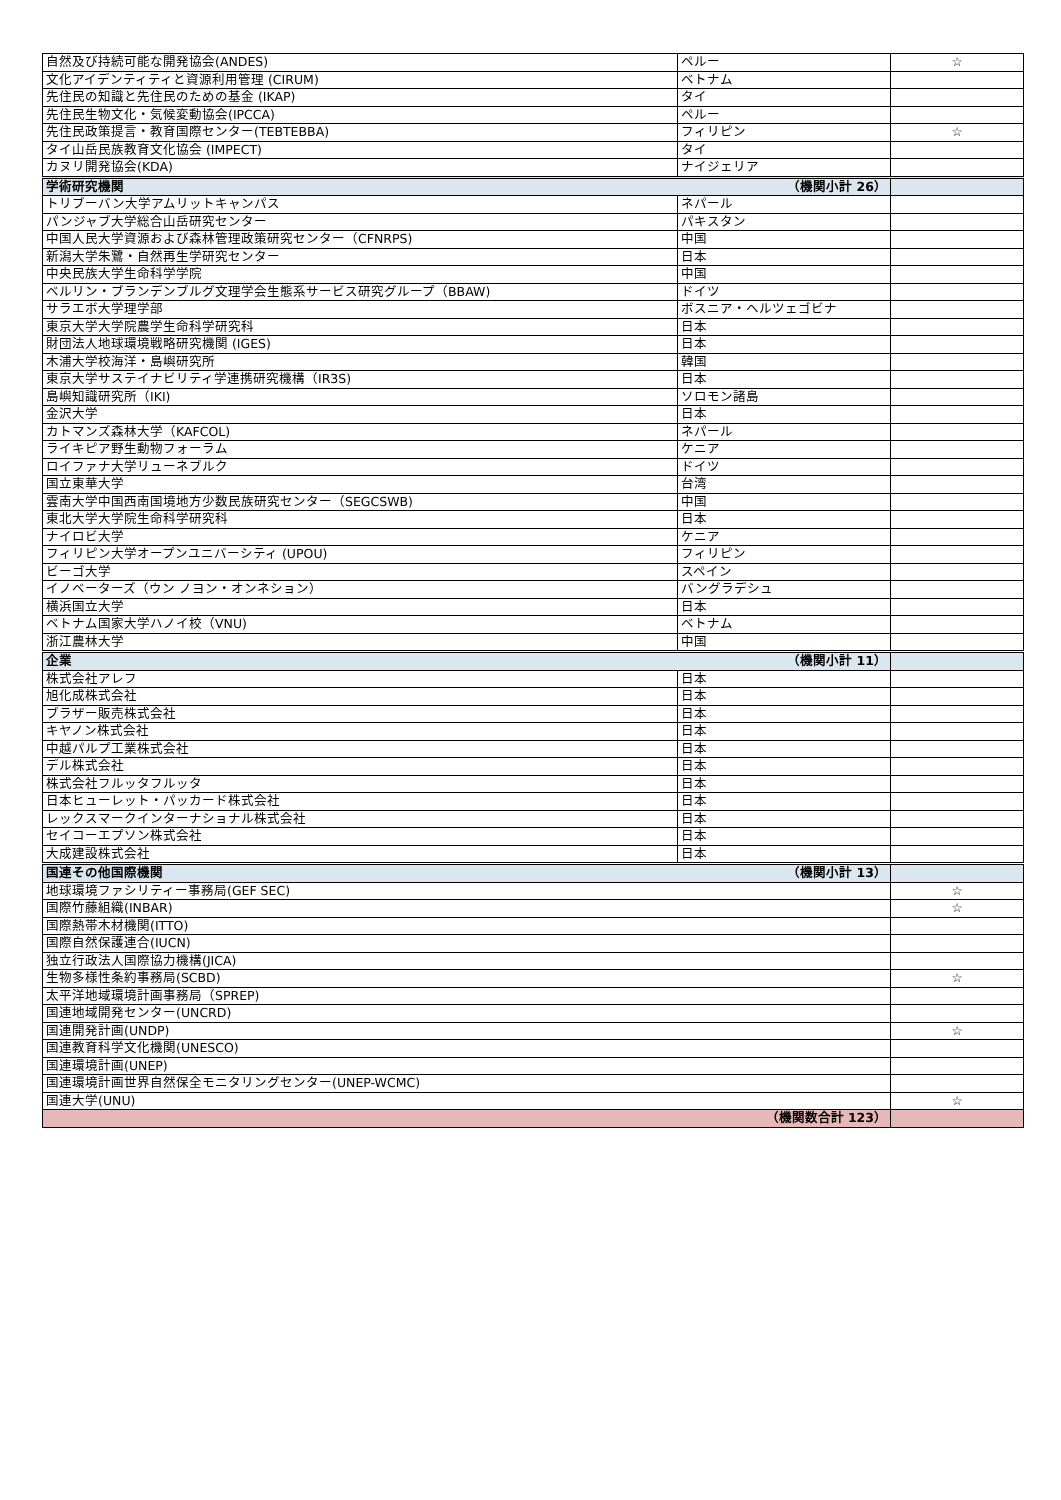| 自然及び持続可能な開発協会(ANDES) | ペルー | ☆ |
| 文化アイデンティティと資源利用管理 (CIRUM) | ベトナム | |
| 先住民の知識と先住民のための基金 (IKAP) | タイ | |
| 先住民生物文化・気候変動協会(IPCCA) | ペルー | |
| 先住民政策提言・教育国際センター(TEBTEBBA) | フィリピン | ☆ |
| タイ山岳民族教育文化協会 (IMPECT) | タイ | |
| カヌリ開発協会(KDA) | ナイジェリア | |
| 学術研究機関 （機関小計 26） | | |
| トリブーバン大学アムリットキャンパス | ネパール | |
| パンジャブ大学総合山岳研究センター | パキスタン | |
| 中国人民大学資源および森林管理政策研究センター（CFNRPS) | 中国 | |
| 新潟大学朱鷺・自然再生学研究センター | 日本 | |
| 中央民族大学生命科学学院 | 中国 | |
| ベルリン・ブランデンブルグ文理学会生態系サービス研究グループ（BBAW) | ドイツ | |
| サラエボ大学理学部 | ボスニア・ヘルツェゴビナ | |
| 東京大学大学院農学生命科学研究科 | 日本 | |
| 財団法人地球環境戦略研究機関 (IGES) | 日本 | |
| 木浦大学校海洋・島嶼研究所 | 韓国 | |
| 東京大学サステイナビリティ学連携研究機構（IR3S) | 日本 | |
| 島嶼知識研究所（IKI) | ソロモン諸島 | |
| 金沢大学 | 日本 | |
| カトマンズ森林大学（KAFCOL) | ネパール | |
| ライキピア野生動物フォーラム | ケニア | |
| ロイファナ大学リューネブルク | ドイツ | |
| 国立東華大学 | 台湾 | |
| 雲南大学中国西南国境地方少数民族研究センター（SEGCSWB) | 中国 | |
| 東北大学大学院生命科学研究科 | 日本 | |
| ナイロビ大学 | ケニア | |
| フィリピン大学オープンユニバーシティ (UPOU) | フィリピン | |
| ビーゴ大学 | スペイン | |
| イノベーターズ（ウン ノヨン・オンネション） | バングラデシュ | |
| 横浜国立大学 | 日本 | |
| ベトナム国家大学ハノイ校（VNU) | ベトナム | |
| 浙江農林大学 | 中国 | |
| 企業 （機関小計 11） | | |
| 株式会社アレフ | 日本 | |
| 旭化成株式会社 | 日本 | |
| ブラザー販売株式会社 | 日本 | |
| キヤノン株式会社 | 日本 | |
| 中越パルプ工業株式会社 | 日本 | |
| デル株式会社 | 日本 | |
| 株式会社フルッタフルッタ | 日本 | |
| 日本ヒューレット・パッカード株式会社 | 日本 | |
| レックスマークインターナショナル株式会社 | 日本 | |
| セイコーエプソン株式会社 | 日本 | |
| 大成建設株式会社 | 日本 | |
| 国連その他国際機関 （機関小計 13） | | |
| 地球環境ファシリティー事務局(GEF SEC) | | ☆ |
| 国際竹藤組織(INBAR) | | ☆ |
| 国際熱帯木材機関(ITTO) | | |
| 国際自然保護連合(IUCN) | | |
| 独立行政法人国際協力機構(JICA) | | |
| 生物多様性条約事務局(SCBD) | | ☆ |
| 太平洋地域環境計画事務局（SPREP) | | |
| 国連地域開発センター(UNCRD) | | |
| 国連開発計画(UNDP) | | ☆ |
| 国連教育科学文化機関(UNESCO) | | |
| 国連環境計画(UNEP) | | |
| 国連環境計画世界自然保全モニタリングセンター(UNEP-WCMC) | | |
| 国連大学(UNU) | | ☆ |
| （機関数合計 123） | | |